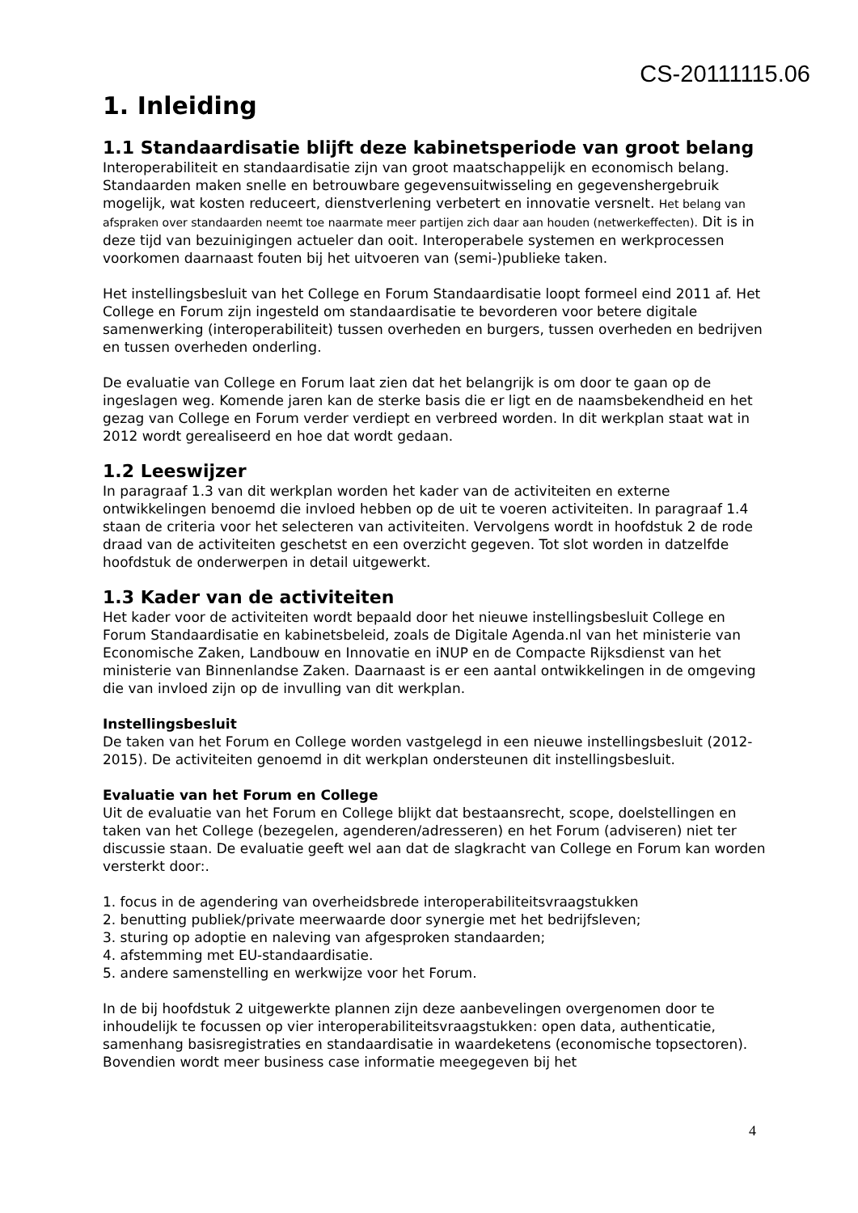CS-20111115.06
1. Inleiding
1.1 Standaardisatie blijft deze kabinetsperiode van groot belang
Interoperabiliteit en standaardisatie zijn van groot maatschappelijk en economisch belang. Standaarden maken snelle en betrouwbare gegevensuitwisseling en gegevenshergebruik mogelijk, wat kosten reduceert, dienstverlening verbetert en innovatie versnelt. Het belang van afspraken over standaarden neemt toe naarmate meer partijen zich daar aan houden (netwerkeffecten). Dit is in deze tijd van bezuinigingen actueler dan ooit. Interoperabele systemen en werkprocessen voorkomen daarnaast fouten bij het uitvoeren van (semi-)publieke taken.
Het instellingsbesluit van het College en Forum Standaardisatie loopt formeel eind 2011 af. Het College en Forum zijn ingesteld om standaardisatie te bevorderen voor betere digitale samenwerking (interoperabiliteit) tussen overheden en burgers, tussen overheden en bedrijven en tussen overheden onderling.
De evaluatie van College en Forum laat zien dat het belangrijk is om door te gaan op de ingeslagen weg. Komende jaren kan de sterke basis die er ligt en de naamsbekendheid en het gezag van College en Forum verder verdiept en verbreed worden. In dit werkplan staat wat in 2012 wordt gerealiseerd en hoe dat wordt gedaan.
1.2 Leeswijzer
In paragraaf 1.3 van dit werkplan worden het kader van de activiteiten en externe ontwikkelingen benoemd die invloed hebben op de uit te voeren activiteiten. In paragraaf 1.4 staan de criteria voor het selecteren van activiteiten. Vervolgens wordt in hoofdstuk 2 de rode draad van de activiteiten geschetst en een overzicht gegeven. Tot slot worden in datzelfde hoofdstuk de onderwerpen in detail uitgewerkt.
1.3 Kader van de activiteiten
Het kader voor de activiteiten wordt bepaald door het nieuwe instellingsbesluit College en Forum Standaardisatie en kabinetsbeleid, zoals de Digitale Agenda.nl van het ministerie van Economische Zaken, Landbouw en Innovatie en iNUP en de Compacte Rijksdienst van het ministerie van Binnenlandse Zaken. Daarnaast is er een aantal ontwikkelingen in de omgeving die van invloed zijn op de invulling van dit werkplan.
Instellingsbesluit
De taken van het Forum en College worden vastgelegd in een nieuwe instellingsbesluit (2012-2015). De activiteiten genoemd in dit werkplan ondersteunen dit instellingsbesluit.
Evaluatie van het Forum en College
Uit de evaluatie van het Forum en College blijkt dat bestaansrecht, scope, doelstellingen en taken van het College (bezegelen, agenderen/adresseren) en het Forum (adviseren) niet ter discussie staan. De evaluatie geeft wel aan dat de slagkracht van College en Forum kan worden versterkt door:.
1. focus in de agendering van overheidsbrede interoperabiliteitsvraagstukken
2. benutting publiek/private meerwaarde door synergie met het bedrijfsleven;
3. sturing op adoptie en naleving van afgesproken standaarden;
4. afstemming met EU-standaardisatie.
5. andere samenstelling en werkwijze voor het Forum.
In de bij hoofdstuk 2 uitgewerkte plannen zijn deze aanbevelingen overgenomen door te inhoudelijk te focussen op vier interoperabiliteitsvraagstukken: open data, authenticatie, samenhang basisregistraties en standaardisatie in waardeketens (economische topsectoren). Bovendien wordt meer business case informatie meegegeven bij het
4